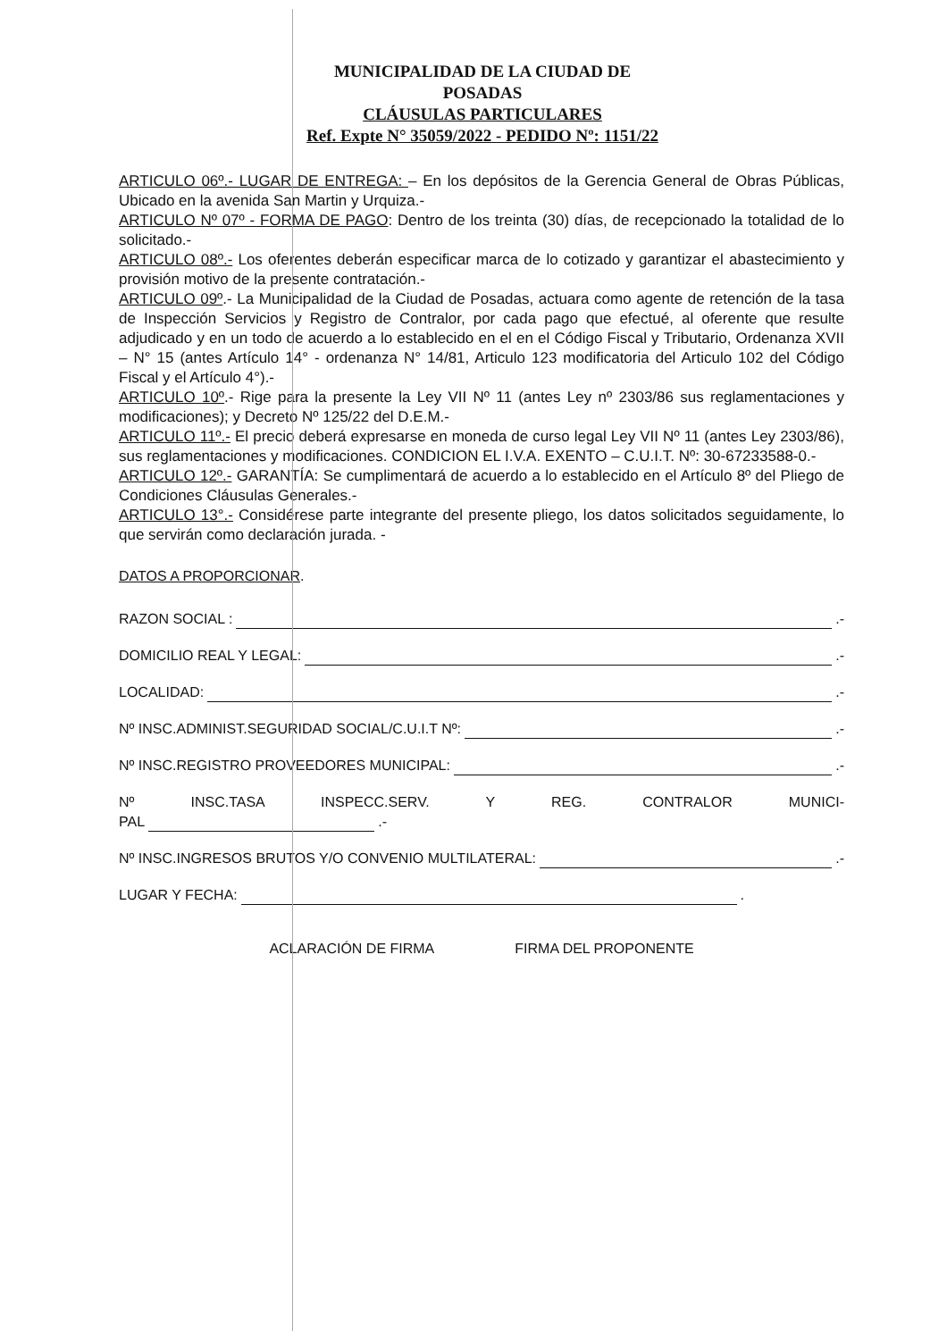MUNICIPALIDAD DE LA CIUDAD DE POSADAS
CLÁUSULAS PARTICULARES
Ref. Expte N° 35059/2022 - PEDIDO Nº: 1151/22
ARTICULO 06º.- LUGAR DE ENTREGA: – En los depósitos de la Gerencia General de Obras Públicas, Ubicado en la avenida San Martin y Urquiza.-
ARTICULO Nº 07º - FORMA DE PAGO: Dentro de los treinta (30) días, de recepcionado la totalidad de lo solicitado.-
ARTICULO 08º.- Los oferentes deberán especificar marca de lo cotizado y garantizar el abastecimiento y provisión motivo de la presente contratación.-
ARTICULO 09º.- La Municipalidad de la Ciudad de Posadas, actuara como agente de retención de la tasa de Inspección Servicios y Registro de Contralor, por cada pago que efectué, al oferente que resulte adjudicado y en un todo de acuerdo a lo establecido en el en el Código Fiscal y Tributario, Ordenanza XVII – N° 15 (antes Artículo 14° - ordenanza N° 14/81, Articulo 123 modificatoria del Articulo 102 del Código Fiscal y el Artículo 4°).-
ARTICULO 10º.- Rige para la presente la Ley VII Nº 11 (antes Ley nº 2303/86 sus reglamentaciones y modificaciones); y Decreto Nº 125/22 del D.E.M.-
ARTICULO 11º.- El precio deberá expresarse en moneda de curso legal Ley VII Nº 11 (antes Ley 2303/86), sus reglamentaciones y modificaciones. CONDICION EL I.V.A. EXENTO – C.U.I.T. Nº: 30-67233588-0.-
ARTICULO 12º.- GARANTÍA: Se cumplimentará de acuerdo a lo establecido en el Artículo 8º del Pliego de Condiciones Cláusulas Generales.-
ARTICULO 13°.- Considérese parte integrante del presente pliego, los datos solicitados seguidamente, lo que servirán como declaración jurada. -
DATOS A PROPORCIONAR.
RAZON SOCIAL : .-
DOMICILIO REAL Y LEGAL: .-
LOCALIDAD: .-
Nº INSC.ADMINIST.SEGURIDAD SOCIAL/C.U.I.T Nº: .-
Nº INSC.REGISTRO PROVEEDORES MUNICIPAL: .-
Nº INSC.TASA INSPECC.SERV. Y REG. CONTRALOR MUNICI-
PAL .-
Nº INSC.INGRESOS BRUTOS Y/O CONVENIO MULTILATERAL: .-
LUGAR Y FECHA: .
ACLARACIÓN DE FIRMA FIRMA DEL PROPONENTE